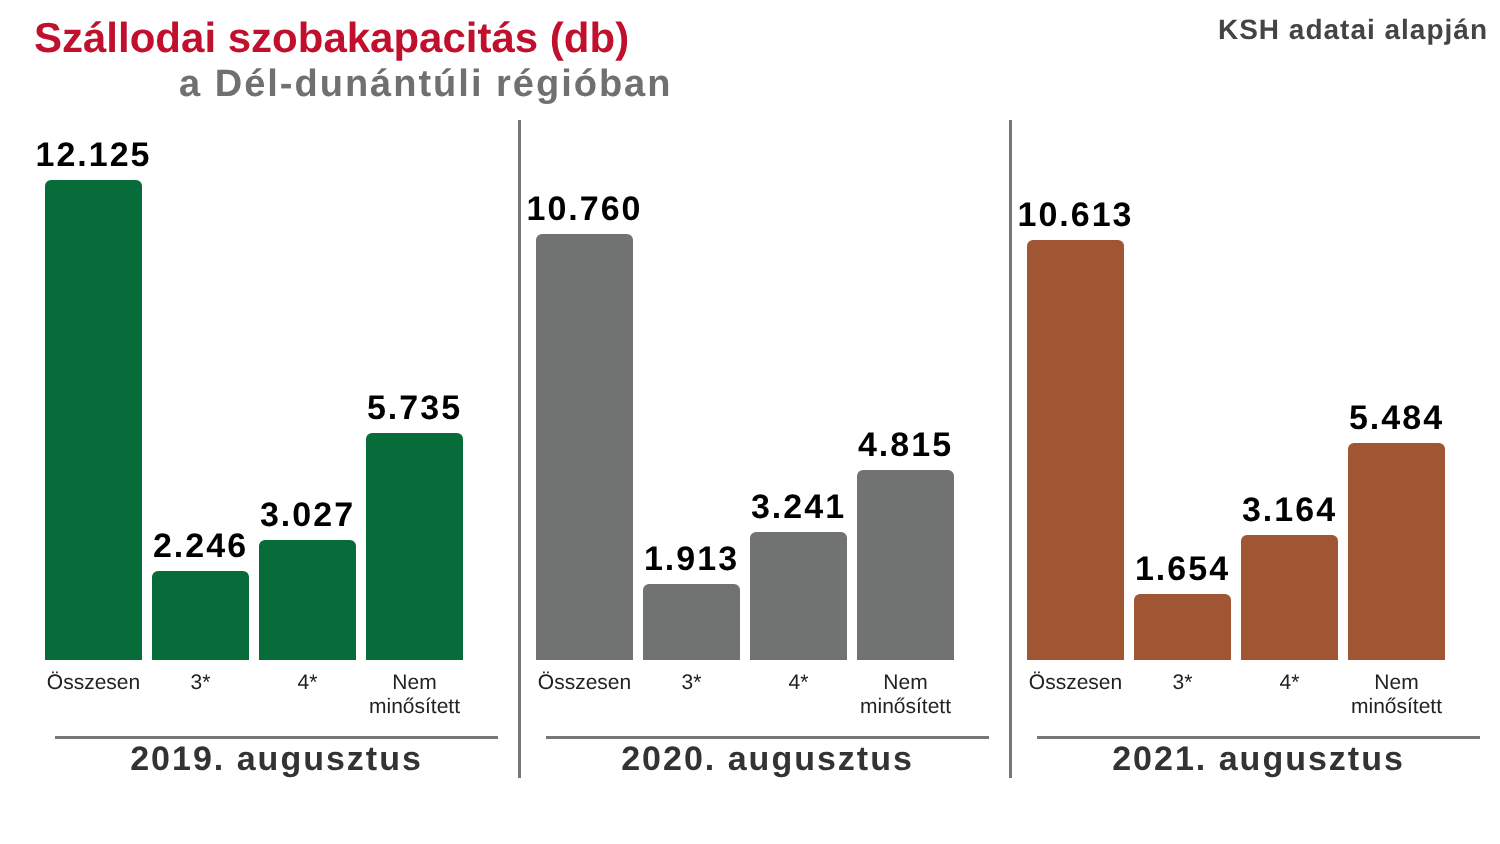Szállodai szobakapacitás (db)
a Dél-dunántúli régióban
KSH adatai alapján
12.125
2.246
3.027
5.735
Összesen 3* 4* Nem minősített
2019. augusztus
10.760
1.913
3.241
4.815
Összesen 3* 4* Nem minősített
2020. augusztus
10.613
1.654
3.164
5.484
Összesen 3* 4* Nem minősített
2021. augusztus